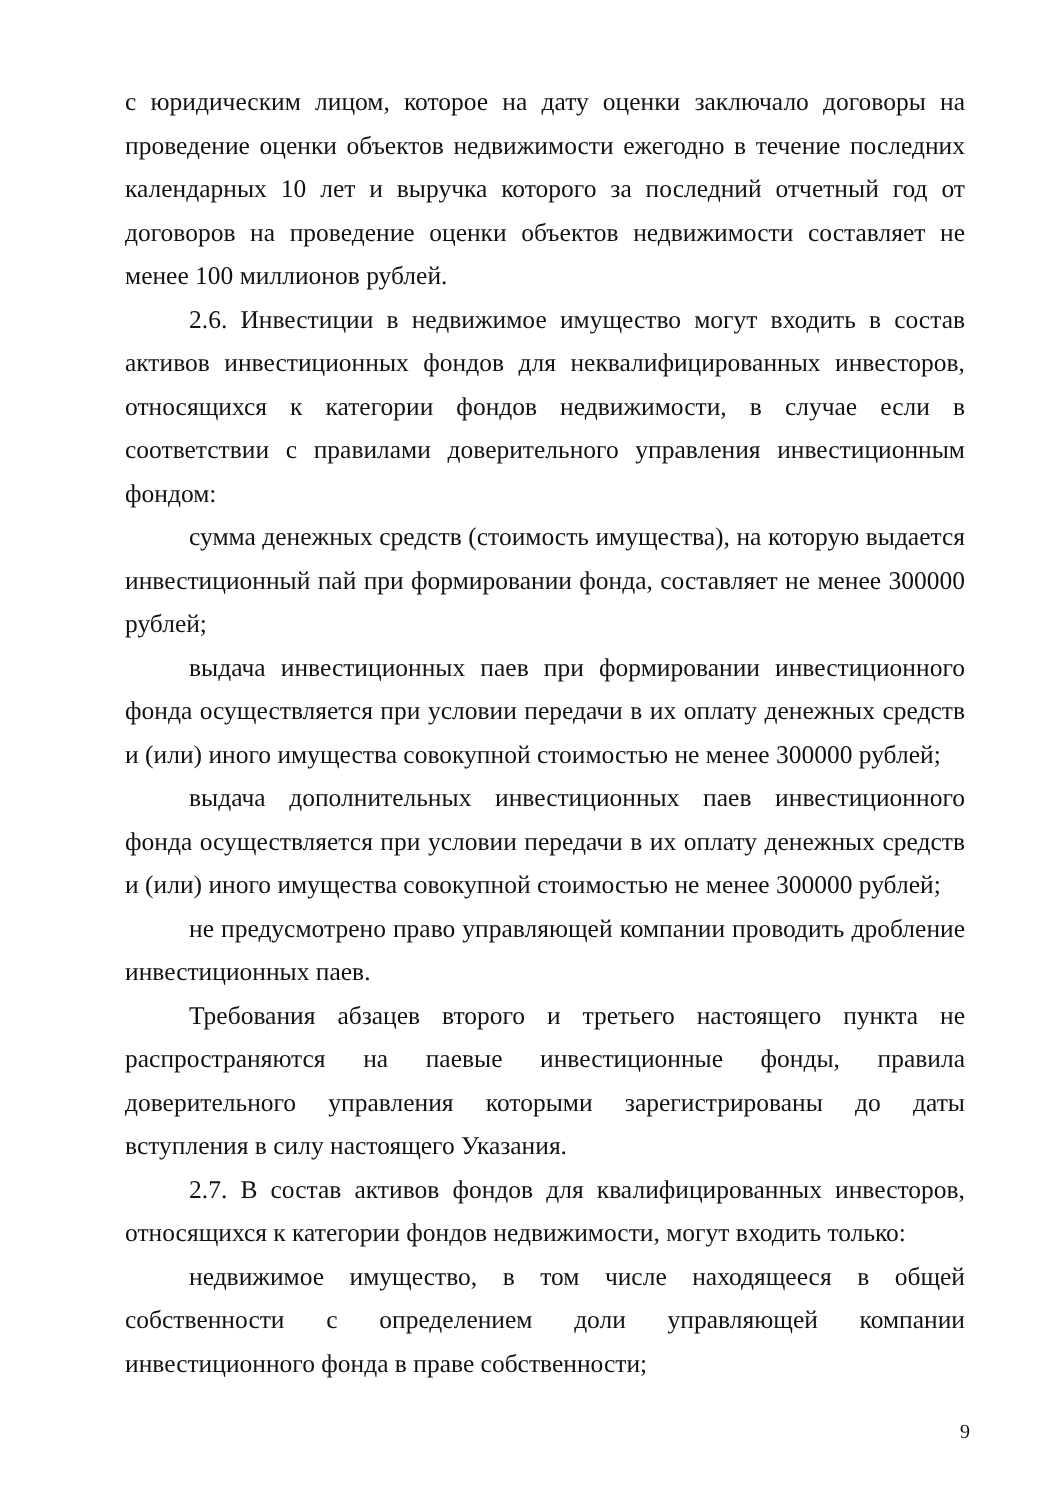с юридическим лицом, которое на дату оценки заключало договоры на проведение оценки объектов недвижимости ежегодно в течение последних календарных 10 лет и выручка которого за последний отчетный год от договоров на проведение оценки объектов недвижимости составляет не менее 100 миллионов рублей.
2.6. Инвестиции в недвижимое имущество могут входить в состав активов инвестиционных фондов для неквалифицированных инвесторов, относящихся к категории фондов недвижимости, в случае если в соответствии с правилами доверительного управления инвестиционным фондом:
сумма денежных средств (стоимость имущества), на которую выдается инвестиционный пай при формировании фонда, составляет не менее 300000 рублей;
выдача инвестиционных паев при формировании инвестиционного фонда осуществляется при условии передачи в их оплату денежных средств и (или) иного имущества совокупной стоимостью не менее 300000 рублей;
выдача дополнительных инвестиционных паев инвестиционного фонда осуществляется при условии передачи в их оплату денежных средств и (или) иного имущества совокупной стоимостью не менее 300000 рублей;
не предусмотрено право управляющей компании проводить дробление инвестиционных паев.
Требования абзацев второго и третьего настоящего пункта не распространяются на паевые инвестиционные фонды, правила доверительного управления которыми зарегистрированы до даты вступления в силу настоящего Указания.
2.7. В состав активов фондов для квалифицированных инвесторов, относящихся к категории фондов недвижимости, могут входить только:
недвижимое имущество, в том числе находящееся в общей собственности с определением доли управляющей компании инвестиционного фонда в праве собственности;
9